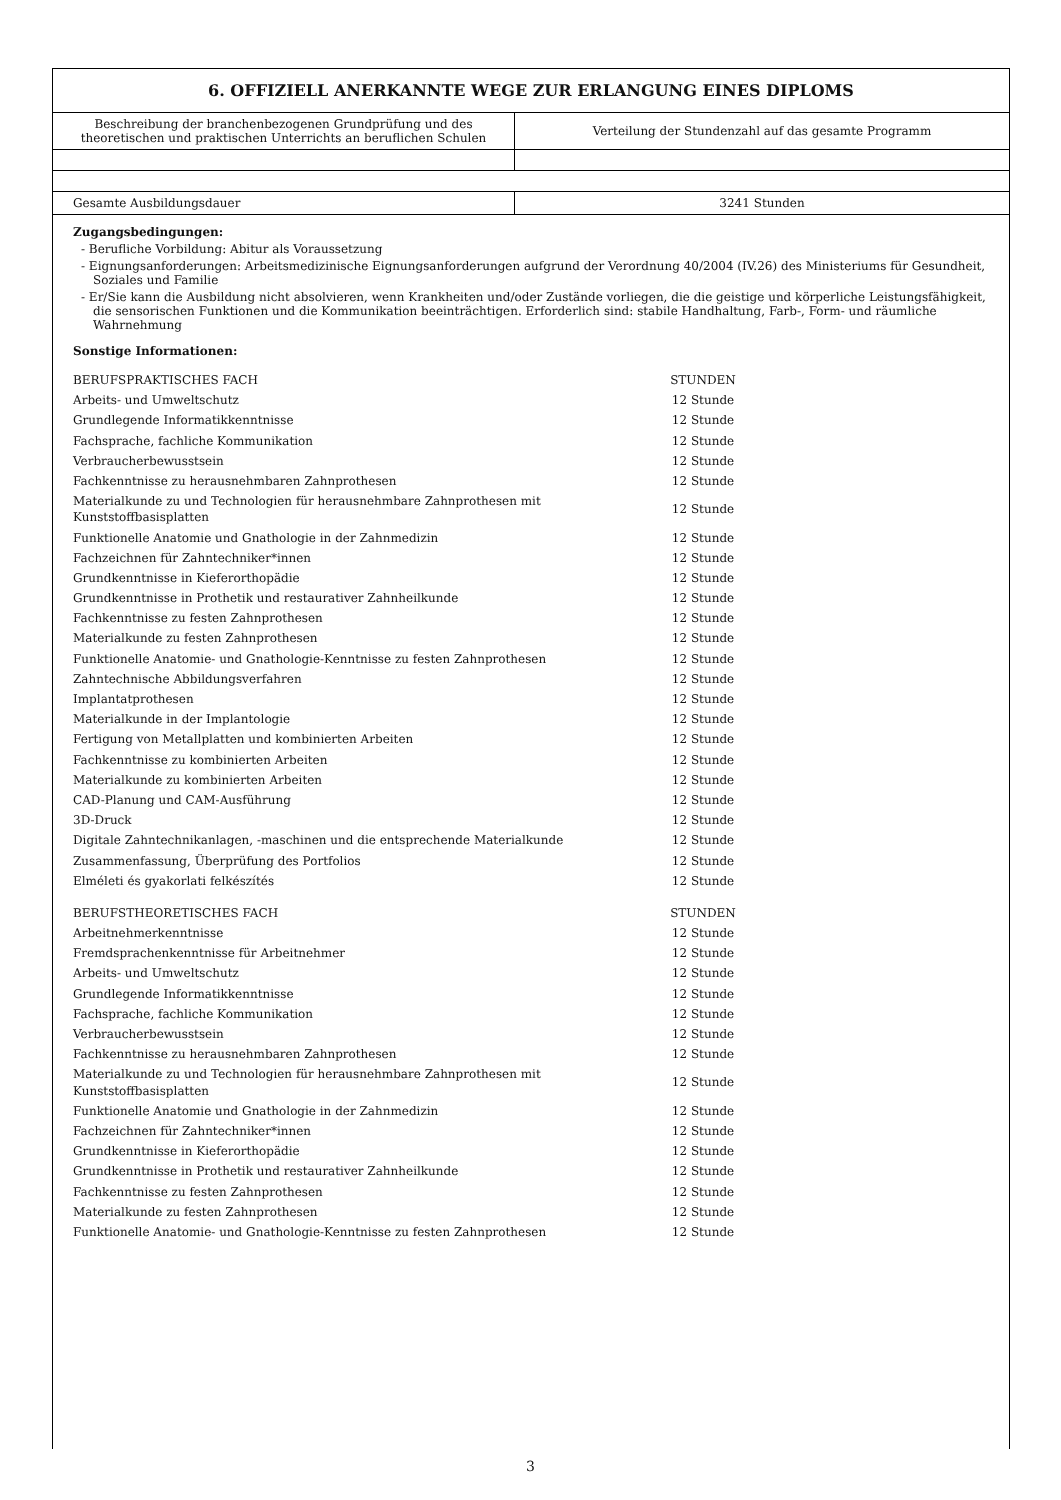6. OFFIZIELL ANERKANNTE WEGE ZUR ERLANGUNG EINES DIPLOMS
| Beschreibung der branchenbezogenen Grundprüfung und des theoretischen und praktischen Unterrichts an beruflichen Schulen | Verteilung der Stundenzahl auf das gesamte Programm |
| Gesamte Ausbildungsdauer | 3241 Stunden |
Zugangsbedingungen:
- Berufliche Vorbildung: Abitur als Voraussetzung
- Eignungsanforderungen: Arbeitsmedizinische Eignungsanforderungen aufgrund der Verordnung 40/2004 (IV.26) des Ministeriums für Gesundheit, Soziales und Familie
- Er/Sie kann die Ausbildung nicht absolvieren, wenn Krankheiten und/oder Zustände vorliegen, die die geistige und körperliche Leistungsfähigkeit, die sensorischen Funktionen und die Kommunikation beeinträchtigen. Erforderlich sind: stabile Handhaltung, Farb-, Form- und räumliche Wahrnehmung
Sonstige Informationen:
| BERUFSPRAKTISCHES FACH | STUNDEN |
| Arbeits- und Umweltschutz | 12 Stunde |
| Grundlegende Informatikkenntnisse | 12 Stunde |
| Fachsprache, fachliche Kommunikation | 12 Stunde |
| Verbraucherbewusstsein | 12 Stunde |
| Fachkenntnisse zu herausnehmbaren Zahnprothesen | 12 Stunde |
| Materialkunde zu und Technologien für herausnehmbare Zahnprothesen mit Kunststoffbasisplatten | 12 Stunde |
| Funktionelle Anatomie und Gnathologie in der Zahnmedizin | 12 Stunde |
| Fachzeichnen für Zahntechniker*innen | 12 Stunde |
| Grundkenntnisse in Kieferorthopädie | 12 Stunde |
| Grundkenntnisse in Prothetik und restaurativer Zahnheilkunde | 12 Stunde |
| Fachkenntnisse zu festen Zahnprothesen | 12 Stunde |
| Materialkunde zu festen Zahnprothesen | 12 Stunde |
| Funktionelle Anatomie- und Gnathologie-Kenntnisse zu festen Zahnprothesen | 12 Stunde |
| Zahntechnische Abbildungsverfahren | 12 Stunde |
| Implantatprothesen | 12 Stunde |
| Materialkunde in der Implantologie | 12 Stunde |
| Fertigung von Metallplatten und kombinierten Arbeiten | 12 Stunde |
| Fachkenntnisse zu kombinierten Arbeiten | 12 Stunde |
| Materialkunde zu kombinierten Arbeiten | 12 Stunde |
| CAD-Planung und CAM-Ausführung | 12 Stunde |
| 3D-Druck | 12 Stunde |
| Digitale Zahntechnikanlagen, -maschinen und die entsprechende Materialkunde | 12 Stunde |
| Zusammenfassung, Überprüfung des Portfolios | 12 Stunde |
| Elméleti és gyakorlati felkészítés | 12 Stunde |
| BERUFSTHEORETISCHES FACH | STUNDEN |
| Arbeitnehmerkenntnisse | 12 Stunde |
| Fremdsprachenkenntnisse für Arbeitnehmer | 12 Stunde |
| Arbeits- und Umweltschutz | 12 Stunde |
| Grundlegende Informatikkenntnisse | 12 Stunde |
| Fachsprache, fachliche Kommunikation | 12 Stunde |
| Verbraucherbewusstsein | 12 Stunde |
| Fachkenntnisse zu herausnehmbaren Zahnprothesen | 12 Stunde |
| Materialkunde zu und Technologien für herausnehmbare Zahnprothesen mit Kunststoffbasisplatten | 12 Stunde |
| Funktionelle Anatomie und Gnathologie in der Zahnmedizin | 12 Stunde |
| Fachzeichnen für Zahntechniker*innen | 12 Stunde |
| Grundkenntnisse in Kieferorthopädie | 12 Stunde |
| Grundkenntnisse in Prothetik und restaurativer Zahnheilkunde | 12 Stunde |
| Fachkenntnisse zu festen Zahnprothesen | 12 Stunde |
| Materialkunde zu festen Zahnprothesen | 12 Stunde |
| Funktionelle Anatomie- und Gnathologie-Kenntnisse zu festen Zahnprothesen | 12 Stunde |
3